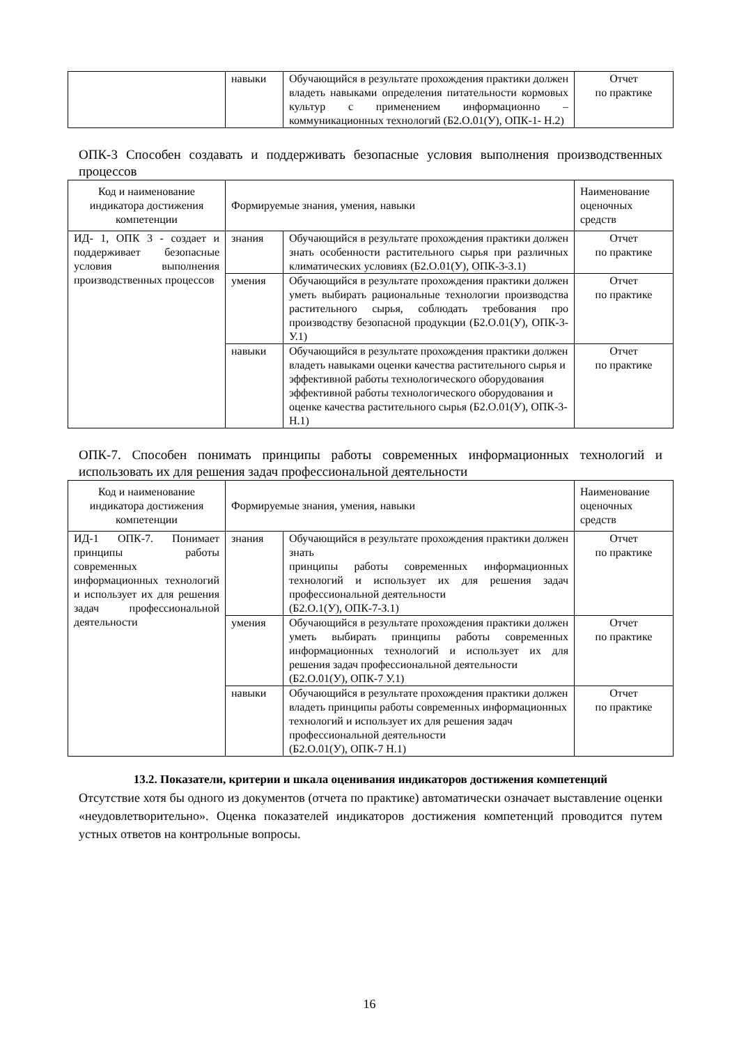| | навыки | Обучающийся в результате прохождения практики должен владеть навыками определения питательности кормовых культур с применением информационно – коммуникационных технологий (Б2.О.01(У), ОПК-1- Н.2) | Отчет по практике |
ОПК-3 Способен создавать и поддерживать безопасные условия выполнения производственных процессов
| Код и наименование индикатора достижения компетенции | Формируемые знания, умения, навыки | | Наименование оценочных средств |
| ИД- 1, ОПК 3 - создает и поддерживает безопасные условия выполнения производственных процессов | знания | Обучающийся в результате прохождения практики должен знать особенности растительного сырья при различных климатических условиях (Б2.О.01(У), ОПК-3-З.1) | Отчет по практике |
| | умения | Обучающийся в результате прохождения практики должен уметь выбирать рациональные технологии производства растительного сырья, соблюдать требования про производству безопасной продукции (Б2.О.01(У), ОПК-3- У.1) | Отчет по практике |
| | навыки | Обучающийся в результате прохождения практики должен владеть навыками оценки качества растительного сырья и эффективной работы технологического оборудования эффективной работы технологического оборудования и оценке качества растительного сырья (Б2.О.01(У), ОПК-3-Н.1) | Отчет по практике |
ОПК-7. Способен понимать принципы работы современных информационных технологий и использовать их для решения задач профессиональной деятельности
| Код и наименование индикатора достижения компетенции | Формируемые знания, умения, навыки | | Наименование оценочных средств |
| ИД-1 ОПК-7. Понимает принципы работы современных информационных технологий и использует их для решения задач профессиональной деятельности | знания | Обучающийся в результате прохождения практики должен знать принципы работы современных информационных технологий и использует их для решения задач профессиональной деятельности (Б2.О.1(У), ОПК-7-З.1) | Отчет по практике |
| | умения | Обучающийся в результате прохождения практики должен уметь выбирать принципы работы современных информационных технологий и использует их для решения задач профессиональной деятельности (Б2.О.01(У), ОПК-7 У.1) | Отчет по практике |
| | навыки | Обучающийся в результате прохождения практики должен владеть принципы работы современных информационных технологий и использует их для решения задач профессиональной деятельности (Б2.О.01(У), ОПК-7 Н.1) | Отчет по практике |
13.2. Показатели, критерии и шкала оценивания индикаторов достижения компетенций
Отсутствие хотя бы одного из документов (отчета по практике) автоматически означает выставление оценки «неудовлетворительно». Оценка показателей индикаторов достижения компетенций проводится путем устных ответов на контрольные вопросы.
16